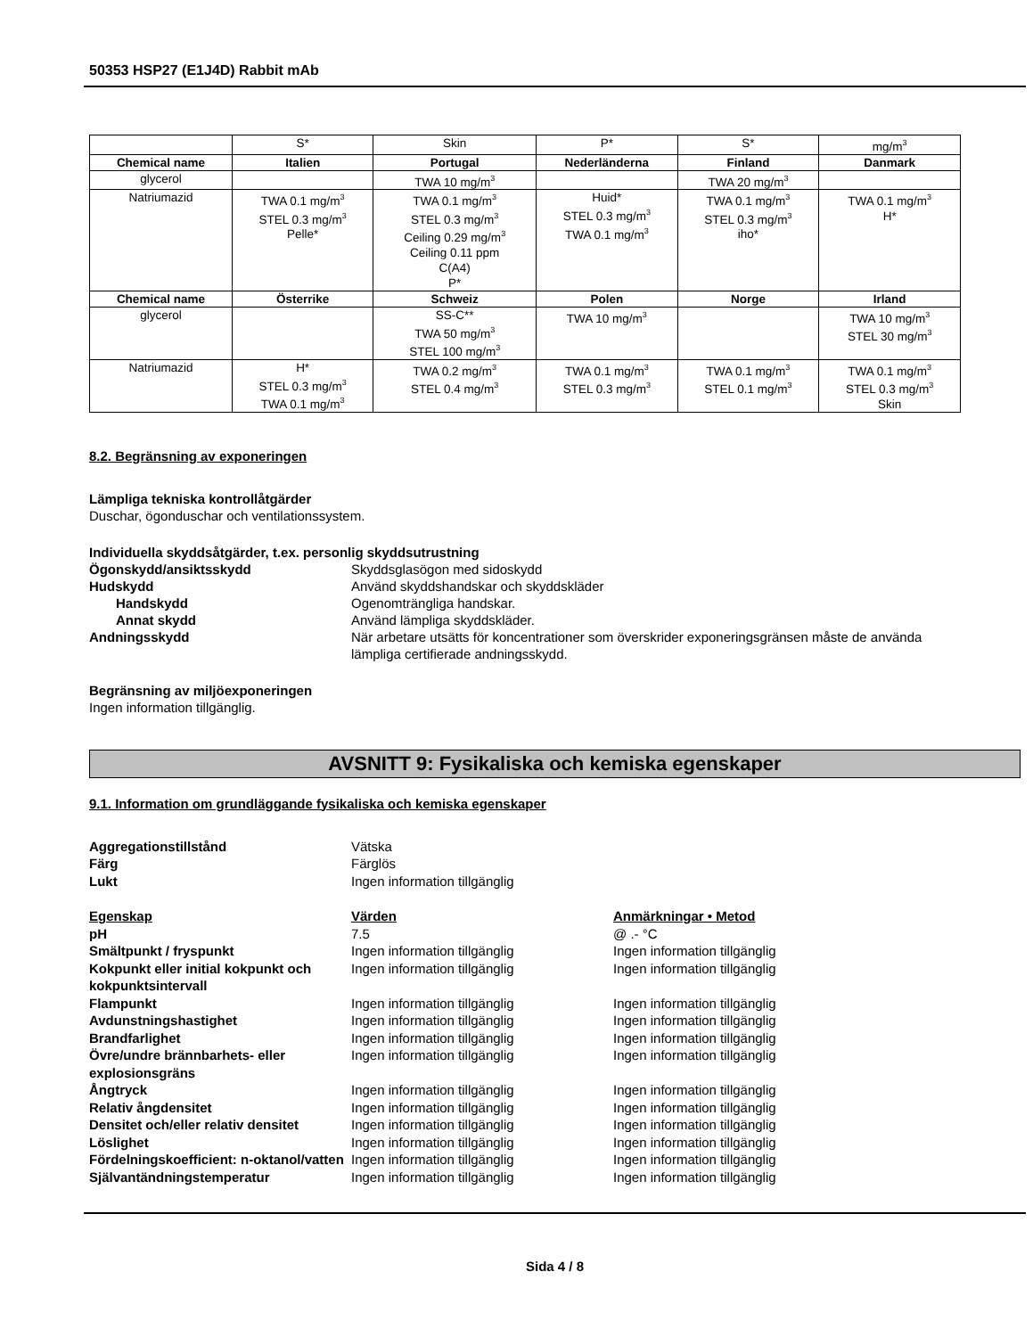50353 HSP27 (E1J4D) Rabbit mAb
| | S* | Skin | P* | S* | mg/m<sup>3</sup> |
| Chemical name | Italien | Portugal | Nederländerna | Finland | Danmark |
| glycerol | | TWA 10 mg/m<sup>3</sup> | | TWA 20 mg/m<sup>3</sup> | |
| Natriumazid | TWA 0.1 mg/m<sup>3</sup> STEL 0.3 mg/m<sup>3</sup> Pelle* | TWA 0.1 mg/m<sup>3</sup> STEL 0.3 mg/m<sup>3</sup> Ceiling 0.29 mg/m<sup>3</sup> Ceiling 0.11 ppm C(A4) P* | Huid* STEL 0.3 mg/m<sup>3</sup> TWA 0.1 mg/m<sup>3</sup> | TWA 0.1 mg/m<sup>3</sup> STEL 0.3 mg/m<sup>3</sup> iho* | TWA 0.1 mg/m<sup>3</sup> H* |
| Chemical name | Österrike | Schweiz | Polen | Norge | Irland |
| glycerol | | SS-C** TWA 50 mg/m<sup>3</sup> STEL 100 mg/m<sup>3</sup> | TWA 10 mg/m<sup>3</sup> | | TWA 10 mg/m<sup>3</sup> STEL 30 mg/m<sup>3</sup> |
| Natriumazid | H* STEL 0.3 mg/m<sup>3</sup> TWA 0.1 mg/m<sup>3</sup> | TWA 0.2 mg/m<sup>3</sup> STEL 0.4 mg/m<sup>3</sup> | TWA 0.1 mg/m<sup>3</sup> STEL 0.3 mg/m<sup>3</sup> | TWA 0.1 mg/m<sup>3</sup> STEL 0.1 mg/m<sup>3</sup> | TWA 0.1 mg/m<sup>3</sup> STEL 0.3 mg/m<sup>3</sup> Skin |
8.2. Begränsning av exponeringen
Lämpliga tekniska kontrollåtgärder
Duschar, ögonduschar och ventilationssystem.
Individuella skyddsåtgärder, t.ex. personlig skyddsutrustning
Ögonskydd/ansiktsskydd
Skyddsglasögon med sidoskydd
Hudskydd
Använd skyddshandskar och skyddskläder
Handskydd
Ogenomträngliga handskar.
Annat skydd
Använd lämpliga skyddskläder.
Andningsskydd
När arbetare utsätts för koncentrationer som överskrider exponeringsgränsen måste de använda lämpliga certifierade andningsskydd.
Begränsning av miljöexponeringen
Ingen information tillgänglig.
AVSNITT 9: Fysikaliska och kemiska egenskaper
9.1. Information om grundläggande fysikaliska och kemiska egenskaper
Aggregationstillstånd
Vätska
Färg
Färglös
Lukt
Ingen information tillgänglig
Egenskap
Värden
Anmärkningar • Metod
pH
7.5
@ .- °C
Smältpunkt / fryspunkt
Ingen information tillgänglig
Ingen information tillgänglig
Kokpunkt eller initial kokpunkt och kokpunktsintervall
Ingen information tillgänglig
Ingen information tillgänglig
Flampunkt
Ingen information tillgänglig
Ingen information tillgänglig
Avdunstningshastighet
Ingen information tillgänglig
Ingen information tillgänglig
Brandfarlighet
Ingen information tillgänglig
Ingen information tillgänglig
Övre/undre brännbarhets- eller explosionsgräns
Ingen information tillgänglig
Ingen information tillgänglig
Ångtryck
Ingen information tillgänglig
Ingen information tillgänglig
Relativ ångdensitet
Ingen information tillgänglig
Ingen information tillgänglig
Densitet och/eller relativ densitet
Ingen information tillgänglig
Ingen information tillgänglig
Löslighet
Ingen information tillgänglig
Ingen information tillgänglig
Fördelningskoefficient: n-oktanol/vatten
Ingen information tillgänglig
Ingen information tillgänglig
Självantändningstemperatur
Ingen information tillgänglig
Ingen information tillgänglig
Sida 4 / 8